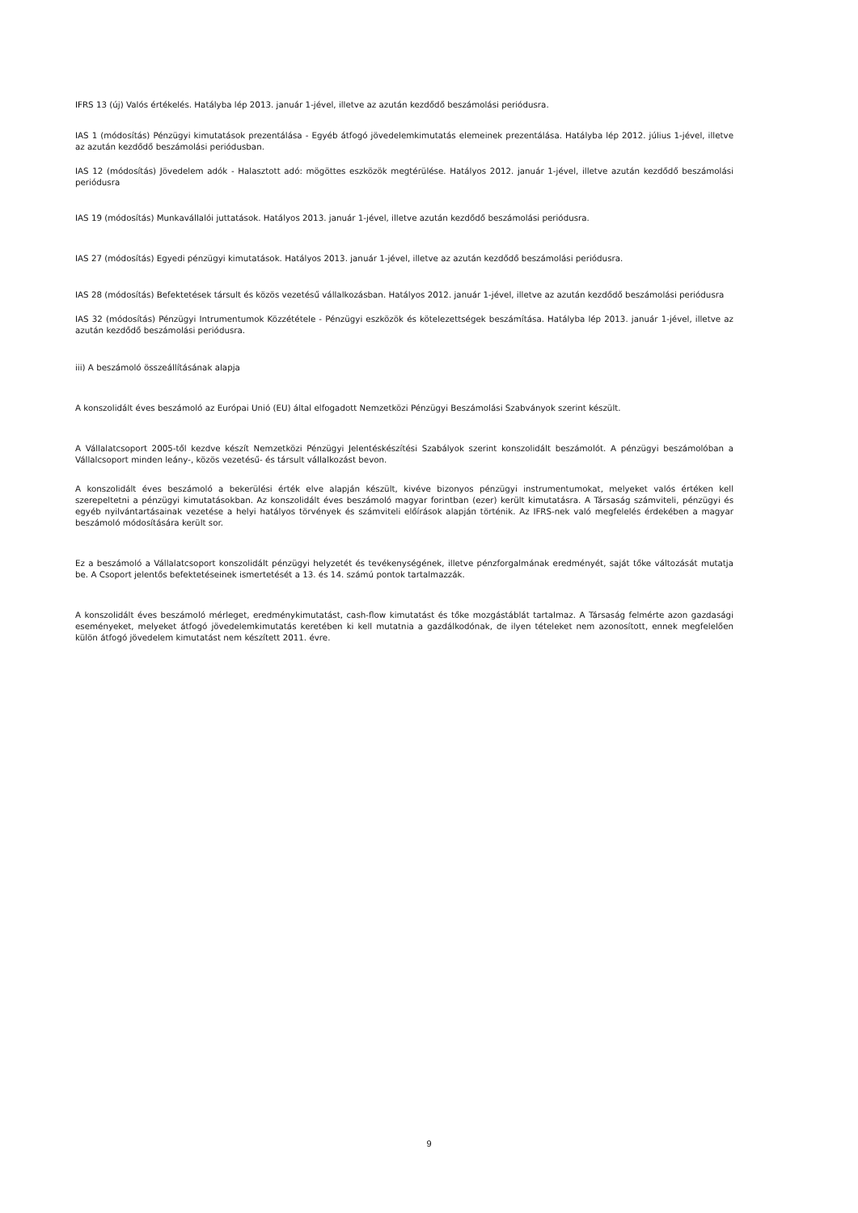IFRS 13 (új) Valós értékelés. Hatályba lép 2013. január 1-jével, illetve az azután kezdődő beszámolási periódusra.
IAS 1 (módosítás) Pénzügyi kimutatások prezentálása - Egyéb átfogó jövedelemkimutatás elemeinek prezentálása. Hatályba lép 2012. július 1-jével, illetve az azután kezdődő beszámolási periódusban.
IAS 12 (módosítás) Jövedelem adók - Halasztott adó: mögöttes eszközök megtérülése. Hatályos 2012. január 1-jével, illetve azután kezdődő beszámolási periódusra
IAS 19 (módosítás) Munkavállalói juttatások. Hatályos 2013. január 1-jével, illetve azután kezdődő beszámolási periódusra.
IAS 27 (módosítás) Egyedi pénzügyi kimutatások. Hatályos 2013. január 1-jével, illetve az azután kezdődő beszámolási periódusra.
IAS 28 (módosítás) Befektetések társult és közös vezetésű vállalkozásban. Hatályos 2012. január 1-jével, illetve az azután kezdődő beszámolási periódusra
IAS 32 (módosítás) Pénzügyi Intrumentumok Közzététele - Pénzügyi eszközök és kötelezettségek beszámítása. Hatályba lép 2013. január 1-jével, illetve az azután kezdődő beszámolási periódusra.
iii) A beszámoló összeállításának alapja
A konszolidált éves beszámoló az Európai Unió (EU) által elfogadott Nemzetközi Pénzügyi Beszámolási Szabványok szerint készült.
A Vállalatcsoport 2005-től kezdve készít Nemzetközi Pénzügyi Jelentéskészítési Szabályok szerint konszolidált beszámolót. A pénzügyi beszámolóban a Vállalcsoport minden leány-, közös vezetésű- és társult vállalkozást bevon.
A konszolidált éves beszámoló a bekerülési érték elve alapján készült, kivéve bizonyos pénzügyi instrumentumokat, melyeket valós értéken kell szerepeltetni a pénzügyi kimutatásokban. Az konszolidált éves beszámoló magyar forintban (ezer) került kimutatásra. A Társaság számviteli, pénzügyi és egyéb nyilvántartásainak vezetése a helyi hatályos törvények és számviteli előírások alapján történik. Az IFRS-nek való megfelelés érdekében a magyar beszámoló módosítására került sor.
Ez a beszámoló a Vállalatcsoport konszolidált pénzügyi helyzetét és tevékenységének, illetve pénzforgalmának eredményét, saját tőke változását mutatja be. A Csoport jelentős befektetéseinek ismertetését a 13. és 14. számú pontok tartalmazzák.
A konszolidált éves beszámoló mérleget, eredménykimutatást, cash-flow kimutatást és tőke mozgástáblát tartalmaz. A Társaság felmérte azon gazdasági eseményeket, melyeket átfogó jövedelemkimutatás keretében ki kell mutatnia a gazdálkodónak, de ilyen tételeket nem azonosított, ennek megfelelően külön átfogó jövedelem kimutatást nem készített 2011. évre.
9